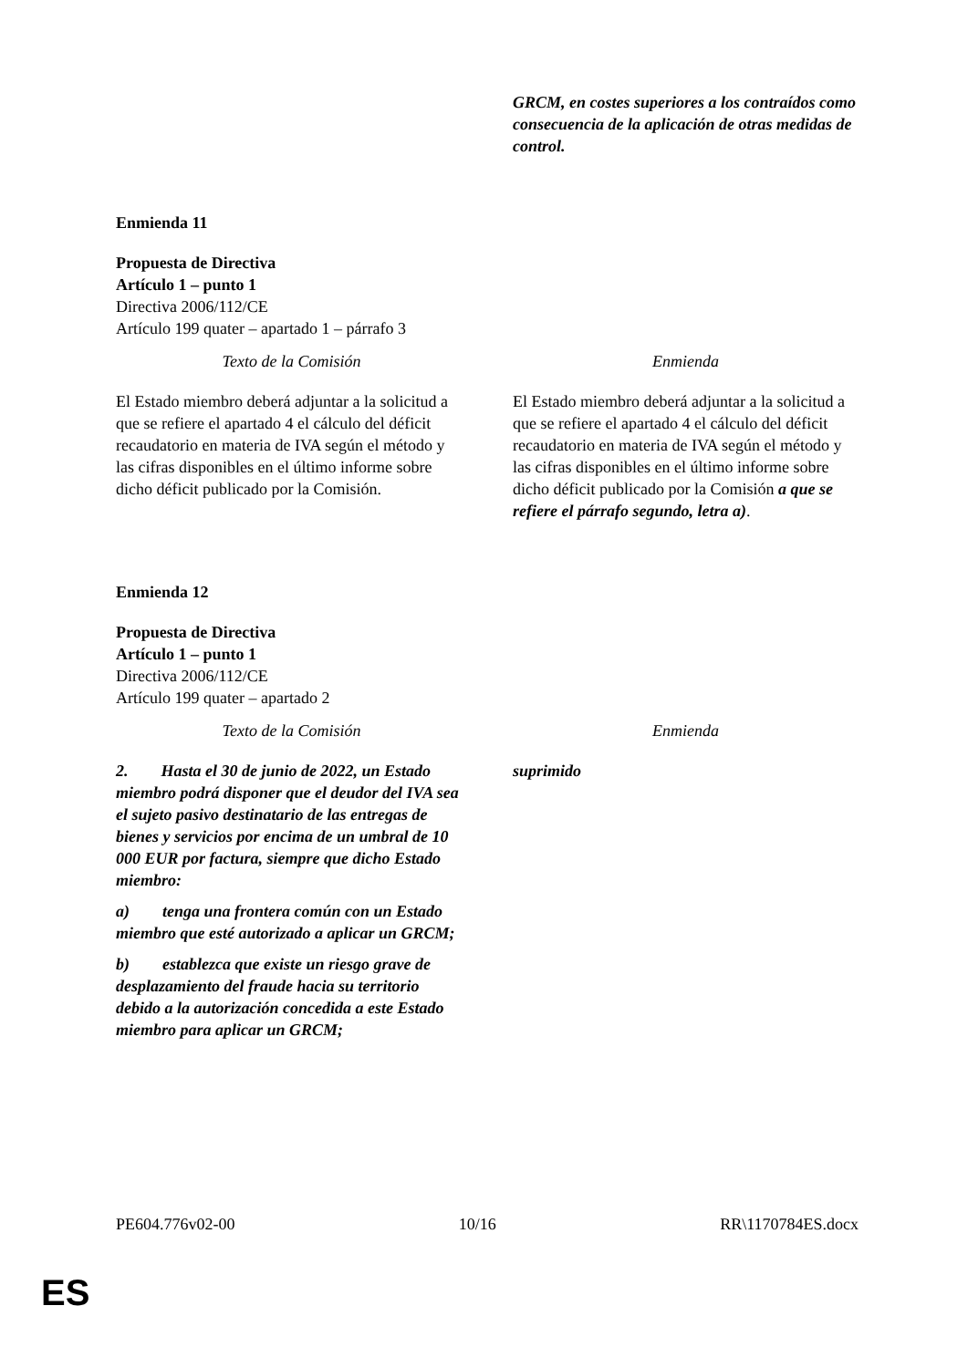| | GRCM, en costes superiores a los contraídos como consecuencia de la aplicación de otras medidas de control. |
Enmienda 11
Propuesta de Directiva
Artículo 1 – punto 1
Directiva 2006/112/CE
Artículo 199 quater – apartado 1 – párrafo 3
| Texto de la Comisión | Enmienda |
| El Estado miembro deberá adjuntar a la solicitud a que se refiere el apartado 4 el cálculo del déficit recaudatorio en materia de IVA según el método y las cifras disponibles en el último informe sobre dicho déficit publicado por la Comisión. | El Estado miembro deberá adjuntar a la solicitud a que se refiere el apartado 4 el cálculo del déficit recaudatorio en materia de IVA según el método y las cifras disponibles en el último informe sobre dicho déficit publicado por la Comisión a que se refiere el párrafo segundo, letra a) . |
Enmienda 12
Propuesta de Directiva
Artículo 1 – punto 1
Directiva 2006/112/CE
Artículo 199 quater – apartado 2
| Texto de la Comisión | Enmienda |
| 2. Hasta el 30 de junio de 2022, un Estado miembro podrá disponer que el deudor del IVA sea el sujeto pasivo destinatario de las entregas de bienes y servicios por encima de un umbral de 10 000 EUR por factura, siempre que dicho Estado miembro: a) tenga una frontera común con un Estado miembro que esté autorizado a aplicar un GRCM; b) establezca que existe un riesgo grave de desplazamiento del fraude hacia su territorio debido a la autorización concedida a este Estado miembro para aplicar un GRCM; | suprimido |
PE604.776v02-00 10/16 RR\1170784ES.docx
ES